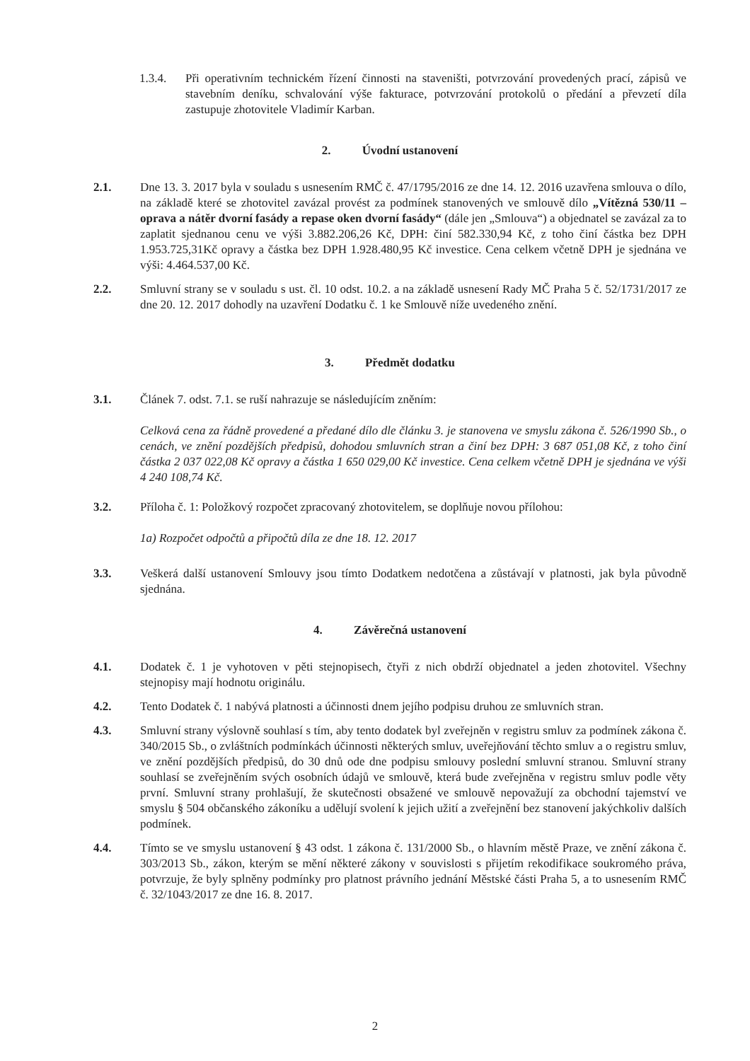1.3.4. Při operativním technickém řízení činnosti na staveništi, potvrzování provedených prací, zápisů ve stavebním deníku, schvalování výše fakturace, potvrzování protokolů o předání a převzetí díla zastupuje zhotovitele Vladimír Karban.
2. Úvodní ustanovení
2.1. Dne 13. 3. 2017 byla v souladu s usnesením RMČ č. 47/1795/2016 ze dne 14. 12. 2016 uzavřena smlouva o dílo, na základě které se zhotovitel zavázal provést za podmínek stanovených ve smlouvě dílo „Vítězná 530/11 – oprava a nátěr dvorní fasády a repase oken dvorní fasády“ (dále jen „Smlouva“) a objednatel se zavázal za to zaplatit sjednanou cenu ve výši 3.882.206,26 Kč, DPH: činí 582.330,94 Kč, z toho činí částka bez DPH 1.953.725,31Kč opravy a částka bez DPH 1.928.480,95 Kč investice. Cena celkem včetně DPH je sjednána ve výši: 4.464.537,00 Kč.
2.2. Smluvní strany se v souladu s ust. čl. 10 odst. 10.2. a na základě usnesení Rady MČ Praha 5 č. 52/1731/2017 ze dne 20. 12. 2017 dohodly na uzavření Dodatku č. 1 ke Smlouvě níže uvedeného znění.
3. Předmět dodatku
3.1. Článek 7. odst. 7.1. se ruší nahrazuje se následujícím zněním:
Celková cena za řádně provedené a předané dílo dle článku 3. je stanovena ve smyslu zákona č. 526/1990 Sb., o cenách, ve znění pozdějších předpisů, dohodou smluvních stran a činí bez DPH: 3 687 051,08 Kč, z toho činí částka 2 037 022,08 Kč opravy a částka 1 650 029,00 Kč investice. Cena celkem včetně DPH je sjednána ve výši 4 240 108,74 Kč.
3.2. Příloha č. 1: Položkový rozpočet zpracovaný zhotovitelem, se doplňuje novou přílohou:
1a) Rozpočet odpočtů a připočtů díla ze dne 18. 12. 2017
3.3. Veškerá další ustanovení Smlouvy jsou tímto Dodatkem nedotčena a zůstávají v platnosti, jak byla původně sjednána.
4. Závěrečná ustanovení
4.1. Dodatek č. 1 je vyhotoven v pěti stejnopisech, čtyři z nich obdrží objednatel a jeden zhotovitel. Všechny stejnopisy mají hodnotu originálu.
4.2. Tento Dodatek č. 1 nabývá platnosti a účinnosti dnem jejího podpisu druhou ze smluvních stran.
4.3. Smluvní strany výslovně souhlasí s tím, aby tento dodatek byl zveřejněn v registru smluv za podmínek zákona č. 340/2015 Sb., o zvláštních podmínkách účinnosti některých smluv, uveřejňování těchto smluv a o registru smluv, ve znění pozdějších předpisů, do 30 dnů ode dne podpisu smlouvy poslední smluvní stranou. Smluvní strany souhlasí se zveřejněním svých osobních údajů ve smlouvě, která bude zveřejněna v registru smluv podle věty první. Smluvní strany prohlašují, že skutečnosti obsažené ve smlouvě nepovažují za obchodní tajemství ve smyslu § 504 občanského zákoníku a udělují svolení k jejich užití a zveřejnění bez stanovení jakýchkoliv dalších podmínek.
4.4. Tímto se ve smyslu ustanovení § 43 odst. 1 zákona č. 131/2000 Sb., o hlavním městě Praze, ve znění zákona č. 303/2013 Sb., zákon, kterým se mění některé zákony v souvislosti s přijetím rekodifikace soukromého práva, potvrzuje, že byly splněny podmínky pro platnost právního jednání Městské části Praha 5, a to usnesením RMČ č. 32/1043/2017 ze dne 16. 8. 2017.
2